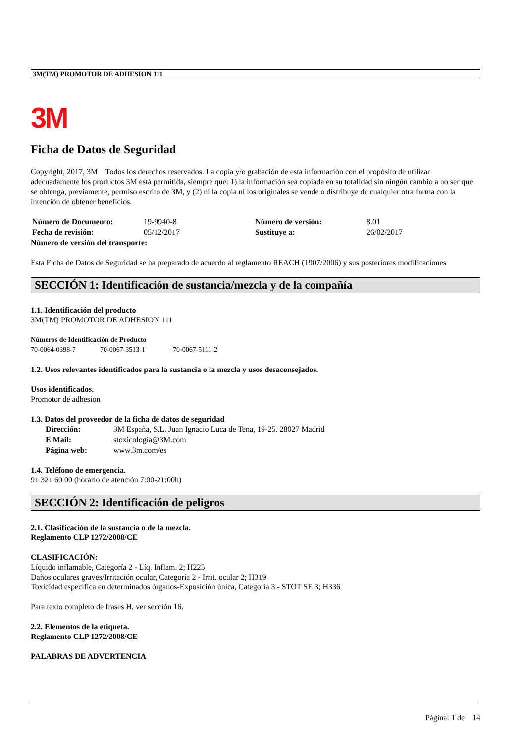3M(TM) PROMOTOR DE ADHESION 111
3M
Ficha de Datos de Seguridad
Copyright, 2017, 3M Todos los derechos reservados. La copia y/o grabación de esta información con el propósito de utilizar adecuadamente los productos 3M está permitida, siempre que: 1) la información sea copiada en su totalidad sin ningún cambio a no ser que se obtenga, previamente, permiso escrito de 3M, y (2) ni la copia ni los originales se vende o distribuye de cualquier otra forma con la intención de obtener beneficios.
Número de Documento: 19-9940-8 Número de versión: 8.01
Fecha de revisión: 05/12/2017 Sustituye a: 26/02/2017
Número de versión del transporte:
Esta Ficha de Datos de Seguridad se ha preparado de acuerdo al reglamento REACH (1907/2006) y sus posteriores modificaciones
SECCIÓN 1: Identificación de sustancia/mezcla y de la compañía
1.1. Identificación del producto
3M(TM) PROMOTOR DE ADHESION 111
Números de Identificación de Producto
70-0064-0398-7 70-0067-3513-1 70-0067-5111-2
1.2. Usos relevantes identificados para la sustancia o la mezcla y usos desaconsejados.
Usos identificados.
Promotor de adhesion
1.3. Datos del proveedor de la ficha de datos de seguridad
Dirección: 3M España, S.L. Juan Ignacio Luca de Tena, 19-25. 28027 Madrid
E Mail: stoxicologia@3M.com
Página web: www.3m.com/es
1.4. Teléfono de emergencia.
91 321 60 00 (horario de atención 7:00-21:00h)
SECCIÓN 2: Identificación de peligros
2.1. Clasificación de la sustancia o de la mezcla.
Reglamento CLP 1272/2008/CE
CLASIFICACIÓN:
Líquido inflamable, Categoría 2 - Líq. Inflam. 2; H225
Daños oculares graves/Irritación ocular, Categoría 2 - Irrit. ocular 2; H319
Toxicidad específica en determinados órganos-Exposición única, Categoría 3 - STOT SE 3; H336
Para texto completo de frases H, ver sección 16.
2.2. Elementos de la etiqueta.
Reglamento CLP 1272/2008/CE
PALABRAS DE ADVERTENCIA
Página: 1 de 14